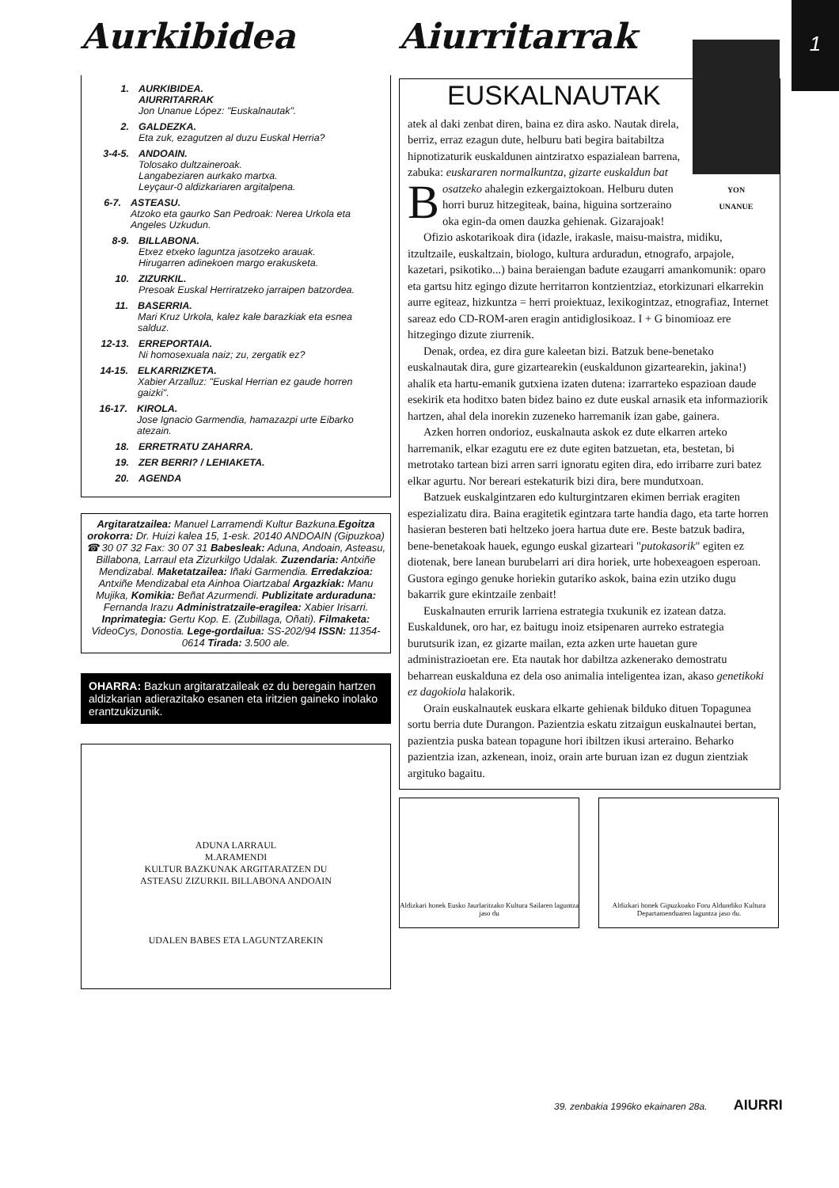1
Aurkibidea
1. AURKIBIDEA.
AIURRITARRAK
Jon Unanue López: "Euskalnautak".
2. GALDEZKA.
Eta zuk, ezagutzen al duzu Euskal Herria?
3-4-5. ANDOAIN.
Tolosako dultzaineroak.
Langabeziaren aurkako martxa.
Leyçaur-0 aldizkariaren argitalpena.
6-7. ASTEASU.
Atzoko eta gaurko San Pedroak: Nerea Urkola eta Angeles Uzkudun.
8-9. BILLABONA.
Etxez etxeko laguntza jasotzeko arauak.
Hirugarren adinekoen margo erakusketa.
10. ZIZURKIL.
Presoak Euskal Herriratzeko jarraipen batzordea.
11. BASERRIA.
Mari Kruz Urkola, kalez kale barazkiak eta esnea salduz.
12-13. ERREPORTAIA.
Ni homosexuala naiz; zu, zergatik ez?
14-15. ELKARRIZKETA.
Xabier Arzalluz: "Euskal Herrian ez gaude horren gaizki".
16-17. KIROLA.
Jose Ignacio Garmendia, hamazazpi urte Eibarko atezain.
18. ERRETRATU ZAHARRA.
19. ZER BERRI? / LEHIAKETA.
20. AGENDA
Argitaratzailea: Manuel Larramendi Kultur Bazkuna.Egoitza orokorra: Dr. Huizi kalea 15, 1-esk. 20140 ANDOAIN (Gipuzkoa) ☎ 30 07 32 Fax: 30 07 31 Babesleak: Aduna, Andoain, Asteasu, Billabona, Larraul eta Zizurkilgo Udalak. Zuzendaria: Antxiñe Mendizabal. Maketatzailea: Iñaki Garmendia. Erredakzioa: Antxiñe Mendizabal eta Ainhoa Oiartzabal Argazkiak: Manu Mujika, Komikia: Beñat Azurmendi. Publizitate arduraduna: Fernanda Irazu Administratzaile-eragilea: Xabier Irisarri. Inprimategia: Gertu Kop. E. (Zubillaga, Oñati). Filmaketa: VideoCys, Donostia. Lege-gordailua: SS-202/94 ISSN: 11354-0614 Tirada: 3.500 ale.
OHARRA: Bazkun argitaratzaileak ez du beregain hartzen aldizkarian adierazitako esanen eta iritzien gaineko inolako erantzukizunik.
ADUNA LARRAUL
M.ARAMENDI
KULTUR BAZKUNAK ARGITARATZEN DU
ASTEASU ZIZURKIL BILLABONA ANDOAIN
UDALEN BABES ETA LAGUNTZAREKIN
Aiurritarrak
YON
UNANUE
EUSKALNAUTAK
Batek al daki zenbat diren, baina ez dira asko. Nautak direla, berriz, erraz ezagun dute, helburu bati begira baitabiltza hipnotizaturik euskaldunen aintziratxo espazialean barrena, zabuka: euskararen normalkuntza, gizarte euskaldun bat osatzeko ahalegin ezkergaiztokoan. Helburu duten horri buruz hitzegiteak, baina, higuina sortzeraino oka egin-da omen dauzka gehienak. Gizarajoak!
Ofizio askotarikoak dira (idazle, irakasle, maisu-maistra, midiku, itzultzaile, euskaltzain, biologo, kultura arduradun, etnografo, arpajole, kazetari, psikotiko...) baina beraiengan badute ezaugarri amankomunik: oparo eta gartsu hitz egingo dizute herritarron kontzientziaz, etorkizunari elkarrekin aurre egiteaz, hizkuntza = herri proiektuaz, lexikogintzaz, etnografiaz, Internet sareaz edo CD-ROM-aren eragin antidiglosikoaz. I + G binomioaz ere hitzegingo dizute ziurrenik.
Denak, ordea, ez dira gure kaleetan bizi. Batzuk bene-benetako euskalnautak dira, gure gizartearekin (euskaldunon gizartearekin, jakina!) ahalik eta hartu-emanik gutxiena izaten dutena: izarrarteko espazioan daude esekirik eta hoditxo baten bidez baino ez dute euskal arnasik eta informaziorik hartzen, ahal dela inorekin zuzeneko harremanik izan gabe, gainera.
Azken horren ondorioz, euskalnauta askok ez dute elkarren arteko harremanik, elkar ezagutu ere ez dute egiten batzuetan, eta, bestetan, bi metrotako tartean bizi arren sarri ignoratu egiten dira, edo irribarre zuri batez elkar agurtu. Nor bereari estekaturik bizi dira, bere mundutxoan.
Batzuek euskalgintzaren edo kulturgintzaren ekimen berriak eragiten espezializatu dira. Baina eragitetik egintzara tarte handia dago, eta tarte horren hasieran besteren bati heltzeko joera hartua dute ere. Beste batzuk badira, bene-benetakoak hauek, egungo euskal gizarteari "putokasorik" egiten ez diotenak, bere lanean burubelarri ari dira horiek, urte hobexeagoen esperoan. Gustora egingo genuke horiekin gutariko askok, baina ezin utziko dugu bakarrik gure ekintzaile zenbait!
Euskalnauten errurik larriena estrategia txukunik ez izatean datza. Euskaldunek, oro har, ez baitugu inoiz etsipenaren aurreko estrategia burutsurik izan, ez gizarte mailan, ezta azken urte hauetan gure administrazioetan ere. Eta nautak hor dabiltza azkenerako demostratu beharrean euskalduna ez dela oso animalia inteligentea izan, akaso genetikoki ez dagokiola halakorik.
Orain euskalnautek euskara elkarte gehienak bilduko dituen Topagunea sortu berria dute Durangon. Pazientzia eskatu zitzaigun euskalnautei bertan, pazientzia puska batean topagune hori ibiltzen ikusi arteraino. Beharko pazientzia izan, azkenean, inoiz, orain arte buruan izan ez dugun zientziak argituko bagaitu.
Aldizkari honek Eusko Jaurlaritzako Kultura Sailaren laguntza jaso du
Aldizkari honek Gipuzkoako Foru Aldundiko Kultura Departamenduaren laguntza jaso du.
39. zenbakia 1996ko ekainaren 28a. AIURRI